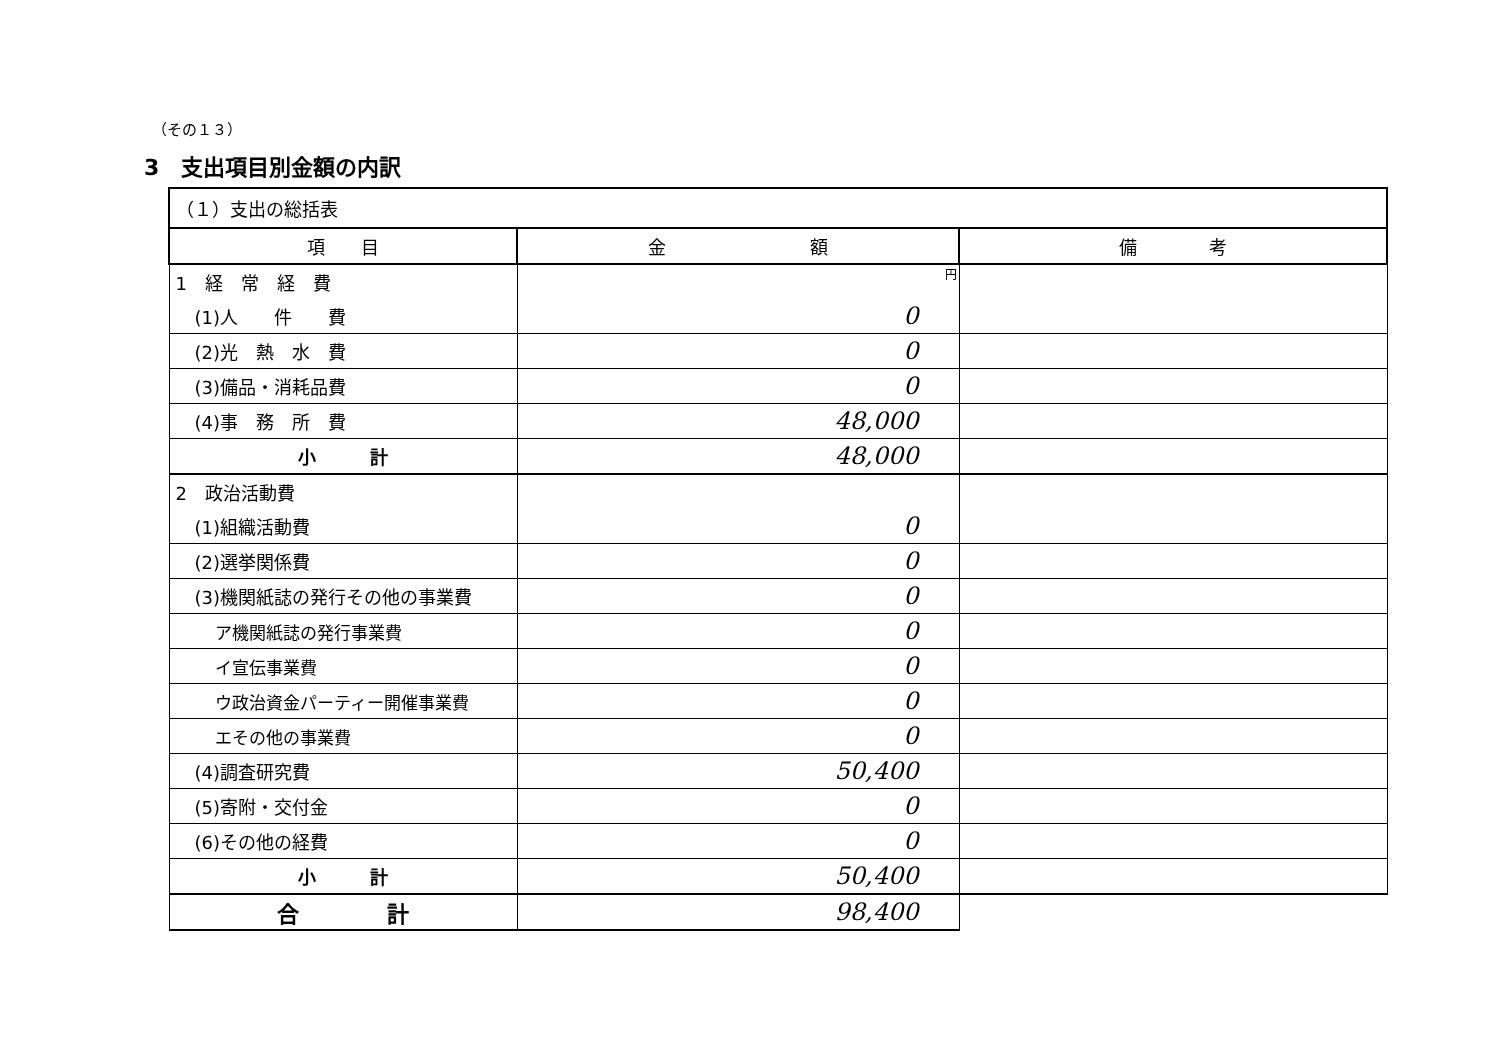（その１３）
3　支出項目別金額の内訳
| （１）支出の総括表 | | |
| 項 目 | 金 額 | 備 考 |
| 1 経 常 経 費 | 円 | |
| (1)人 件 費 | 0 | |
| (2)光 熱 水 費 | 0 | |
| (3)備品・消耗品費 | 0 | |
| (4)事 務 所 費 | 48,000 | |
| 小 計 | 48,000 | |
| 2 政治活動費 | | |
| (1)組織活動費 | 0 | |
| (2)選挙関係費 | 0 | |
| (3)機関紙誌の発行その他の事業費 | 0 | |
| ア機関紙誌の発行事業費 | 0 | |
| イ宣伝事業費 | 0 | |
| ウ政治資金パーティー開催事業費 | 0 | |
| エその他の事業費 | 0 | |
| (4)調査研究費 | 50,400 | |
| (5)寄附・交付金 | 0 | |
| (6)その他の経費 | 0 | |
| 小 計 | 50,400 | |
| 合 計 | 98,400 | |